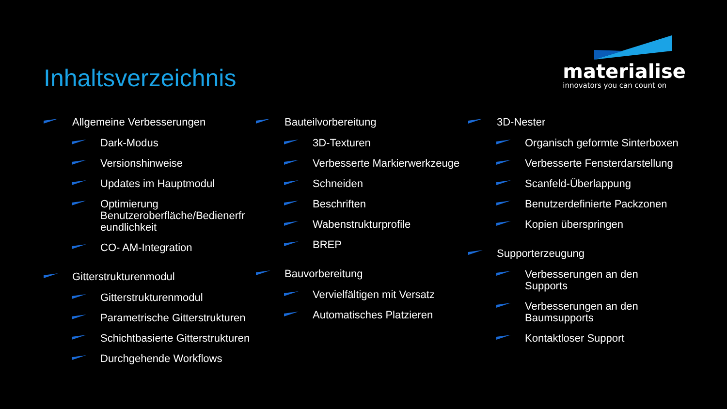Inhaltsverzeichnis
materialise
innovators you can count on
Allgemeine Verbesserungen
Dark-Modus
Versionshinweise
Updates im Hauptmodul
Optimierung Benutzeroberfläche/Bedienerfr eundlichkeit
CO- AM-Integration
Gitterstrukturenmodul
Gitterstrukturenmodul
Parametrische Gitterstrukturen
Schichtbasierte Gitterstrukturen
Durchgehende Workflows
Bauteilvorbereitung
3D-Texturen
Verbesserte Markierwerkzeuge
Schneiden
Beschriften
Wabenstrukturprofile
BREP
Bauvorbereitung
Vervielfältigen mit Versatz
Automatisches Platzieren
3D-Nester
Organisch geformte Sinterboxen
Verbesserte Fensterdarstellung
Scanfeld-Überlappung
Benutzerdefinierte Packzonen
Kopien überspringen
Supporterzeugung
Verbesserungen an den Supports
Verbesserungen an den Baumsupports
Kontaktloser Support